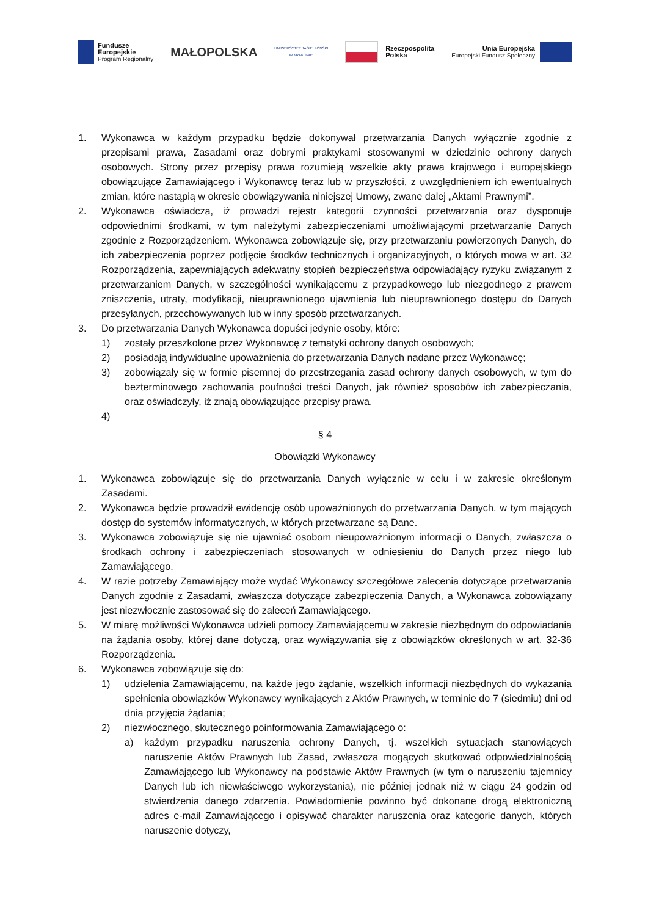Fundusze
Europejskie
Program Regionalny
MAŁOPOLSKA
UNIWERSYTET JAGIELLOŃSKI
W KRAKOWIE
Rzeczpospolita
Polska
Unia Europejska
Europejski Fundusz Społeczny
1. Wykonawca w każdym przypadku będzie dokonywał przetwarzania Danych wyłącznie zgodnie z przepisami prawa, Zasadami oraz dobrymi praktykami stosowanymi w dziedzinie ochrony danych osobowych. Strony przez przepisy prawa rozumieją wszelkie akty prawa krajowego i europejskiego obowiązujące Zamawiającego i Wykonawcę teraz lub w przyszłości, z uwzględnieniem ich ewentualnych zmian, które nastąpią w okresie obowiązywania niniejszej Umowy, zwane dalej „Aktami Prawnymi”.
2. Wykonawca oświadcza, iż prowadzi rejestr kategorii czynności przetwarzania oraz dysponuje odpowiednimi środkami, w tym należytymi zabezpieczeniami umożliwiającymi przetwarzanie Danych zgodnie z Rozporządzeniem. Wykonawca zobowiązuje się, przy przetwarzaniu powierzonych Danych, do ich zabezpieczenia poprzez podjęcie środków technicznych i organizacyjnych, o których mowa w art. 32 Rozporządzenia, zapewniających adekwatny stopień bezpieczeństwa odpowiadający ryzyku związanym z przetwarzaniem Danych, w szczególności wynikającemu z przypadkowego lub niezgodnego z prawem zniszczenia, utraty, modyfikacji, nieuprawnionego ujawnienia lub nieuprawnionego dostępu do Danych przesyłanych, przechowywanych lub w inny sposób przetwarzanych.
3. Do przetwarzania Danych Wykonawca dopuści jedynie osoby, które:
1) zostały przeszkolone przez Wykonawcę z tematyki ochrony danych osobowych;
2) posiadają indywidualne upoważnienia do przetwarzania Danych nadane przez Wykonawcę;
3) zobowiązały się w formie pisemnej do przestrzegania zasad ochrony danych osobowych, w tym do bezterminowego zachowania poufności treści Danych, jak również sposobów ich zabezpieczania, oraz oświadczyły, iż znają obowiązujące przepisy prawa.
4)
§ 4
Obowiązki Wykonawcy
1. Wykonawca zobowiązuje się do przetwarzania Danych wyłącznie w celu i w zakresie określonym Zasadami.
2. Wykonawca będzie prowadził ewidencję osób upoważnionych do przetwarzania Danych, w tym mających dostęp do systemów informatycznych, w których przetwarzane są Dane.
3. Wykonawca zobowiązuje się nie ujawniać osobom nieupoważnionym informacji o Danych, zwłaszcza o środkach ochrony i zabezpieczeniach stosowanych w odniesieniu do Danych przez niego lub Zamawiającego.
4. W razie potrzeby Zamawiający może wydać Wykonawcy szczegółowe zalecenia dotyczące przetwarzania Danych zgodnie z Zasadami, zwłaszcza dotyczące zabezpieczenia Danych, a Wykonawca zobowiązany jest niezwłocznie zastosować się do zaleceń Zamawiającego.
5. W miarę możliwości Wykonawca udzieli pomocy Zamawiającemu w zakresie niezbędnym do odpowiadania na żądania osoby, której dane dotyczą, oraz wywiązywania się z obowiązków określonych w art. 32-36 Rozporządzenia.
6. Wykonawca zobowiązuje się do:
1) udzielenia Zamawiającemu, na każde jego żądanie, wszelkich informacji niezbędnych do wykazania spełnienia obowiązków Wykonawcy wynikających z Aktów Prawnych, w terminie do 7 (siedmiu) dni od dnia przyjęcia żądania;
2) niezwłocznego, skutecznego poinformowania Zamawiającego o:
a) każdym przypadku naruszenia ochrony Danych, tj. wszelkich sytuacjach stanowiących naruszenie Aktów Prawnych lub Zasad, zwłaszcza mogących skutkować odpowiedzialnością Zamawiającego lub Wykonawcy na podstawie Aktów Prawnych (w tym o naruszeniu tajemnicy Danych lub ich niewłaściwego wykorzystania), nie później jednak niż w ciągu 24 godzin od stwierdzenia danego zdarzenia. Powiadomienie powinno być dokonane drogą elektroniczną adres e-mail Zamawiającego i opisywać charakter naruszenia oraz kategorie danych, których naruszenie dotyczy,